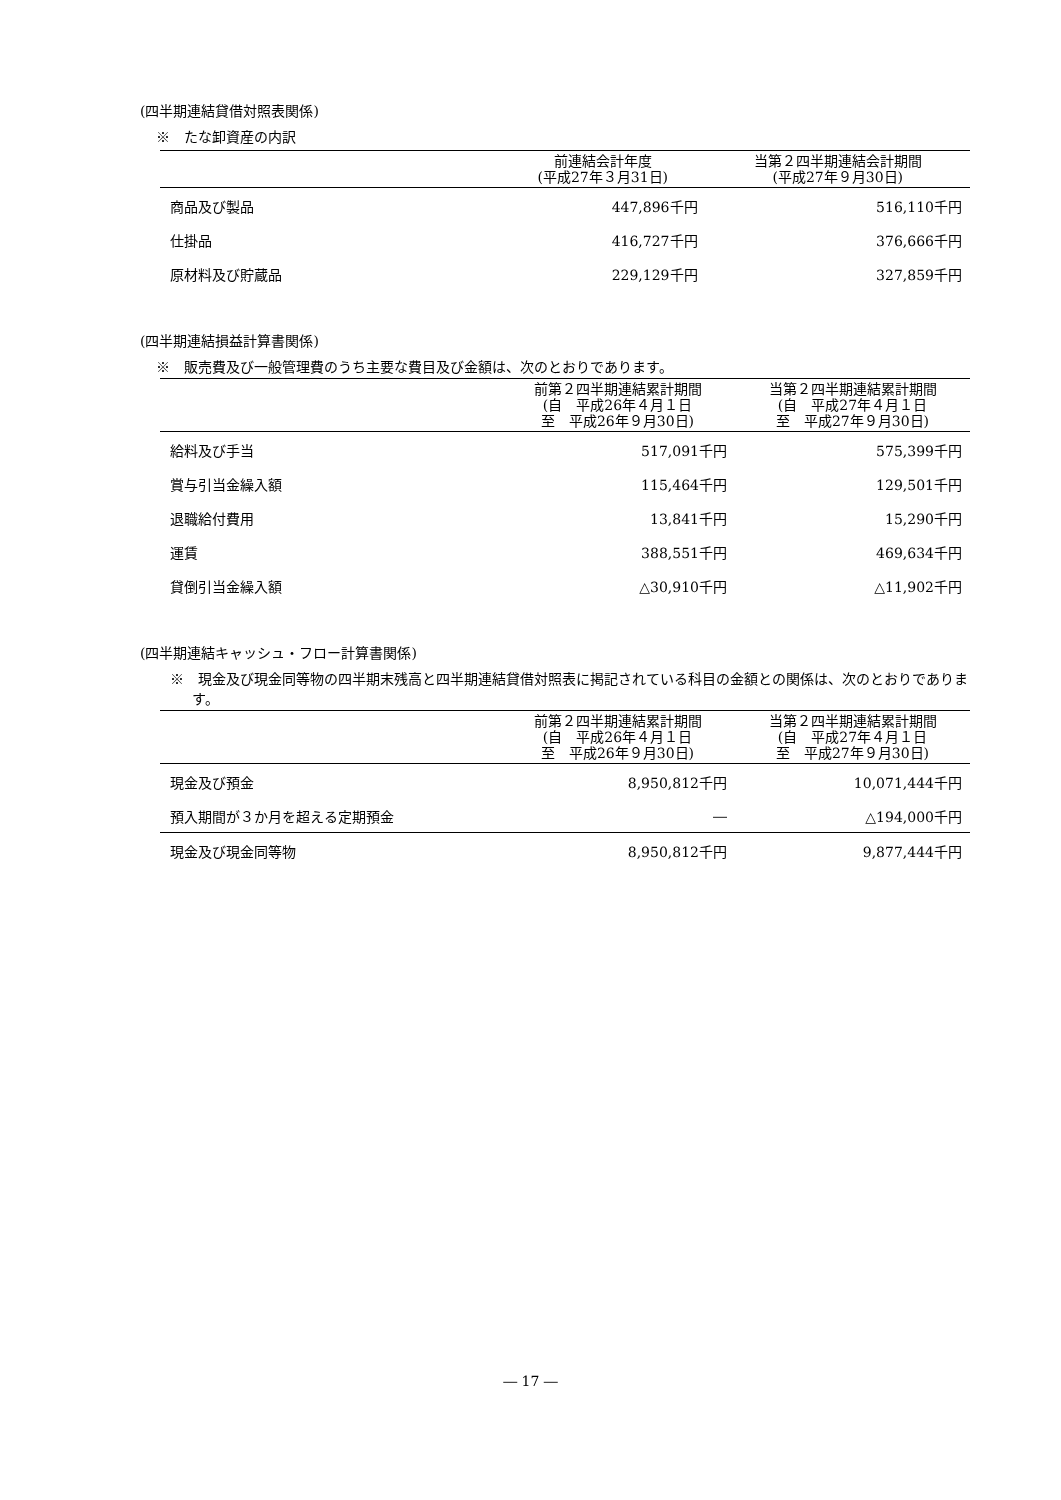(四半期連結貸借対照表関係)
※　たな卸資産の内訳
| | 前連結会計年度 (平成27年３月31日) | 当第２四半期連結会計期間 (平成27年９月30日) |
| --- | --- | --- |
| 商品及び製品 | 447,896千円 | 516,110千円 |
| 仕掛品 | 416,727千円 | 376,666千円 |
| 原材料及び貯蔵品 | 229,129千円 | 327,859千円 |
(四半期連結損益計算書関係)
※　販売費及び一般管理費のうち主要な費目及び金額は、次のとおりであります。
| | 前第２四半期連結累計期間 (自 平成26年４月１日 至 平成26年９月30日) | 当第２四半期連結累計期間 (自 平成27年４月１日 至 平成27年９月30日) |
| --- | --- | --- |
| 給料及び手当 | 517,091千円 | 575,399千円 |
| 賞与引当金繰入額 | 115,464千円 | 129,501千円 |
| 退職給付費用 | 13,841千円 | 15,290千円 |
| 運賃 | 388,551千円 | 469,634千円 |
| 貸倒引当金繰入額 | △30,910千円 | △11,902千円 |
(四半期連結キャッシュ・フロー計算書関係)
※　現金及び現金同等物の四半期末残高と四半期連結貸借対照表に掲記されている科目の金額との関係は、次のとおりであります。
| | 前第２四半期連結累計期間 (自 平成26年４月１日 至 平成26年９月30日) | 当第２四半期連結累計期間 (自 平成27年４月１日 至 平成27年９月30日) |
| --- | --- | --- |
| 現金及び預金 | 8,950,812千円 | 10,071,444千円 |
| 預入期間が３か月を超える定期預金 | ― | △194,000千円 |
| 現金及び現金同等物 | 8,950,812千円 | 9,877,444千円 |
― 17 ―